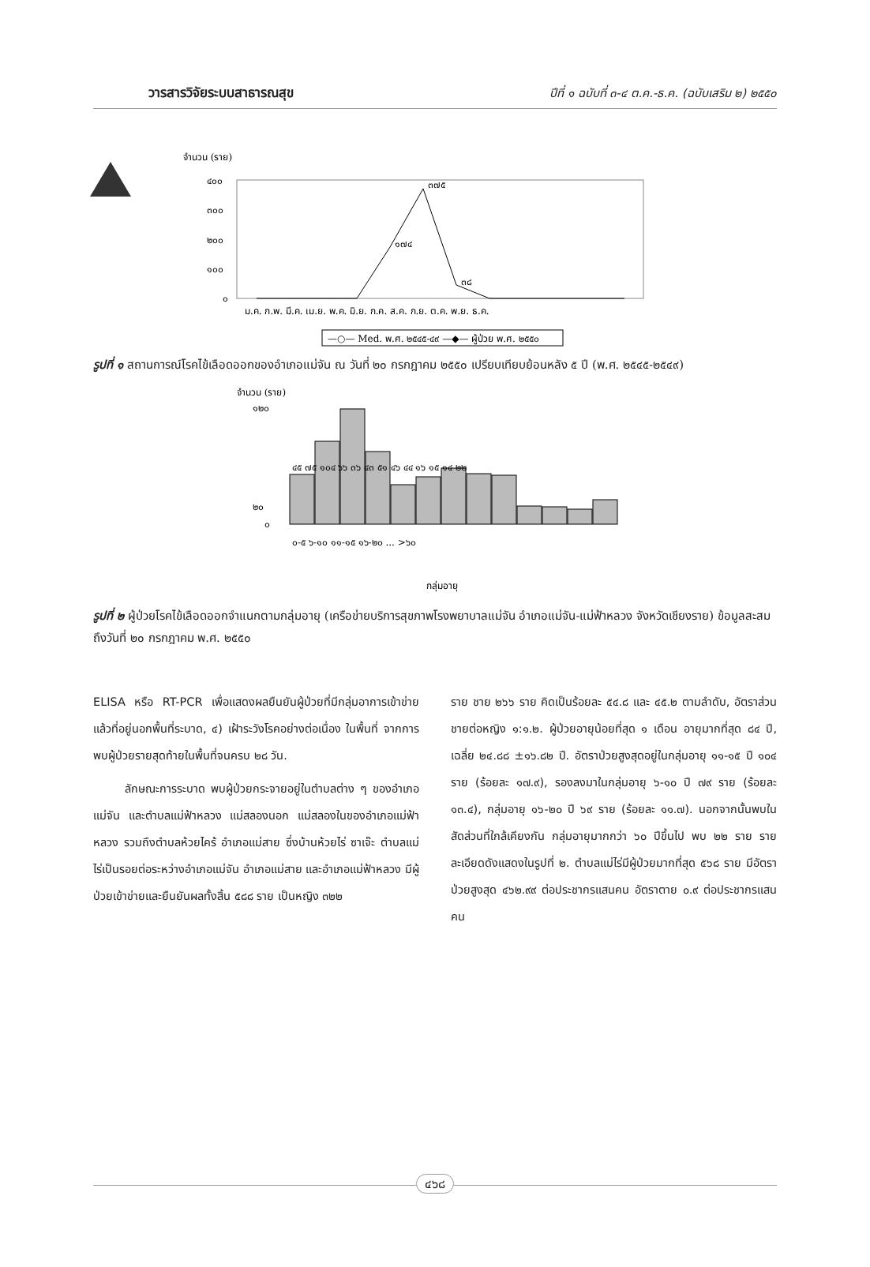วารสารวิจัยระบบสาธารณสุข ปีที่ ๑ ฉบับที่ ๓-๔ ต.ค.-ธ.ค. (ฉบับเสริม ๒) ๒๕๕๐
จำนวน (ราย)
๔๐๐
๓๐๐
๒๐๐
๑๐๐
๐
๓๗๕
๑๗๔
๓๘
ม.ค. ก.พ. มี.ค. เม.ย. พ.ค. มิ.ย. ก.ค. ส.ค. ก.ย. ต.ค. พ.ย. ธ.ค.
—○— Med. พ.ศ. ๒๕๔๕-๔๙ —◆— ผู้ป่วย พ.ศ. ๒๕๕๐
รูปที่ ๑ สถานการณ์โรคไข้เลือดออกของอำเภอแม่จัน ณ วันที่ ๒๐ กรกฎาคม ๒๕๕๐ เปรียบเทียบย้อนหลัง ๕ ปี (พ.ศ. ๒๕๔๕-๒๕๔๙)
จำนวน (ราย)
๑๒๐
๒๐
๐
๔๕ ๗๕ ๑๐๔ ๖๖ ๓๖ ๔๓ ๕๑ ๔๖ ๔๔ ๑๖ ๑๕ ๑๔ ๒๒
๐-๕ ๖-๑๐ ๑๑-๑๕ ๑๖-๒๐ ... >๖๐
กลุ่มอายุ
รูปที่ ๒ ผู้ป่วยโรคไข้เลือดออกจำแนกตามกลุ่มอายุ (เครือข่ายบริการสุขภาพโรงพยาบาลแม่จัน อำเภอแม่จัน-แม่ฟ้าหลวง จังหวัดเชียงราย) ข้อมูลสะสมถึงวันที่ ๒๐ กรกฎาคม พ.ศ. ๒๕๕๐
ELISA หรือ RT-PCR เพื่อแสดงผลยืนยันผู้ป่วยที่มีกลุ่มอาการเข้าข่ายแล้วที่อยู่นอกพื้นที่ระบาด, ๔) เฝ้าระวังโรคอย่างต่อเนื่อง ในพื้นที่ จากการพบผู้ป่วยรายสุดท้ายในพื้นที่จนครบ ๒๘ วัน.
ลักษณะการระบาด พบผู้ป่วยกระจายอยู่ในตำบลต่าง ๆ ของอำเภอแม่จัน และตำบลแม่ฟ้าหลวง แม่สลองนอก แม่สลองในของอำเภอแม่ฟ้าหลวง รวมถึงตำบลห้วยไคร้ อำเภอแม่สาย ซึ่งบ้านห้วยไร่ ซาเจ๊ะ ตำบลแม่ไร่เป็นรอยต่อระหว่างอำเภอแม่จัน อำเภอแม่สาย และอำเภอแม่ฟ้าหลวง มีผู้ป่วยเข้าข่ายและยืนยันผลทั้งสิ้น ๕๘๘ ราย เป็นหญิง ๓๒๒
ราย ชาย ๒๖๖ ราย คิดเป็นร้อยละ ๕๔.๘ และ ๔๕.๒ ตามลำดับ, อัตราส่วนชายต่อหญิง ๑:๑.๒. ผู้ป่วยอายุน้อยที่สุด ๑ เดือน อายุมากที่สุด ๘๔ ปี, เฉลี่ย ๒๔.๘๘ ±๑๖.๘๒ ปี. อัตราป่วยสูงสุดอยู่ในกลุ่มอายุ ๑๑-๑๕ ปี ๑๐๔ ราย (ร้อยละ ๑๗.๙), รองลงมาในกลุ่มอายุ ๖-๑๐ ปี ๗๙ ราย (ร้อยละ ๑๓.๔), กลุ่มอายุ ๑๖-๒๐ ปี ๖๙ ราย (ร้อยละ ๑๑.๗). นอกจากนั้นพบในสัดส่วนที่ใกล้เคียงกัน กลุ่มอายุมากกว่า ๖๐ ปีขึ้นไป พบ ๒๒ ราย รายละเอียดดังแสดงในรูปที่ ๒. ตำบลแม่ไร่มีผู้ป่วยมากที่สุด ๕๖๘ ราย มีอัตราป่วยสูงสุด ๔๖๒.๙๙ ต่อประชากรแสนคน อัตราตาย ๐.๙ ต่อประชากรแสนคน
๔๖๘